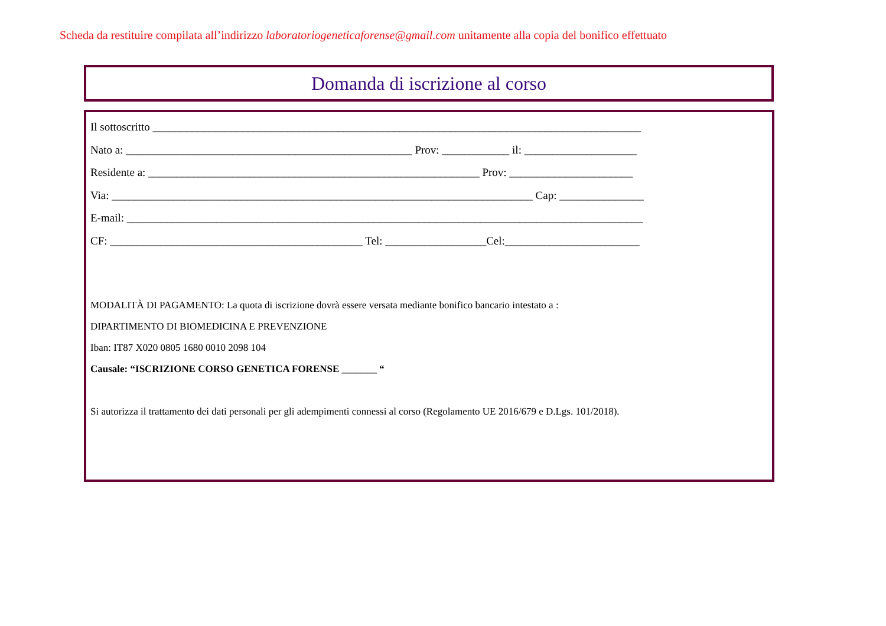Scheda da restituire compilata all’indirizzo laboratoriogeneticaforense@gmail.com unitamente alla copia del bonifico effettuato
Domanda di iscrizione al corso
Il sottoscritto _______________________________________________________________________________________
Nato a: ___________________________________________________ Prov: ____________ il: ____________________
Residente a: ___________________________________________________________ Prov: ______________________
Via: ___________________________________________________________________________ Cap: _______________
E-mail: ____________________________________________________________________________________________
CF: _____________________________________________ Tel: __________________Cel:________________________
MODALITÀ DI PAGAMENTO: La quota di iscrizione dovrà essere versata mediante bonifico bancario intestato a :
DIPARTIMENTO DI BIOMEDICINA E PREVENZIONE
Iban: IT87 X020 0805 1680 0010 2098 104
Causale: “ISCRIZIONE CORSO GENETICA FORENSE _______ “
Si autorizza il trattamento dei dati personali per gli adempimenti connessi al corso (Regolamento UE 2016/679 e D.Lgs. 101/2018).